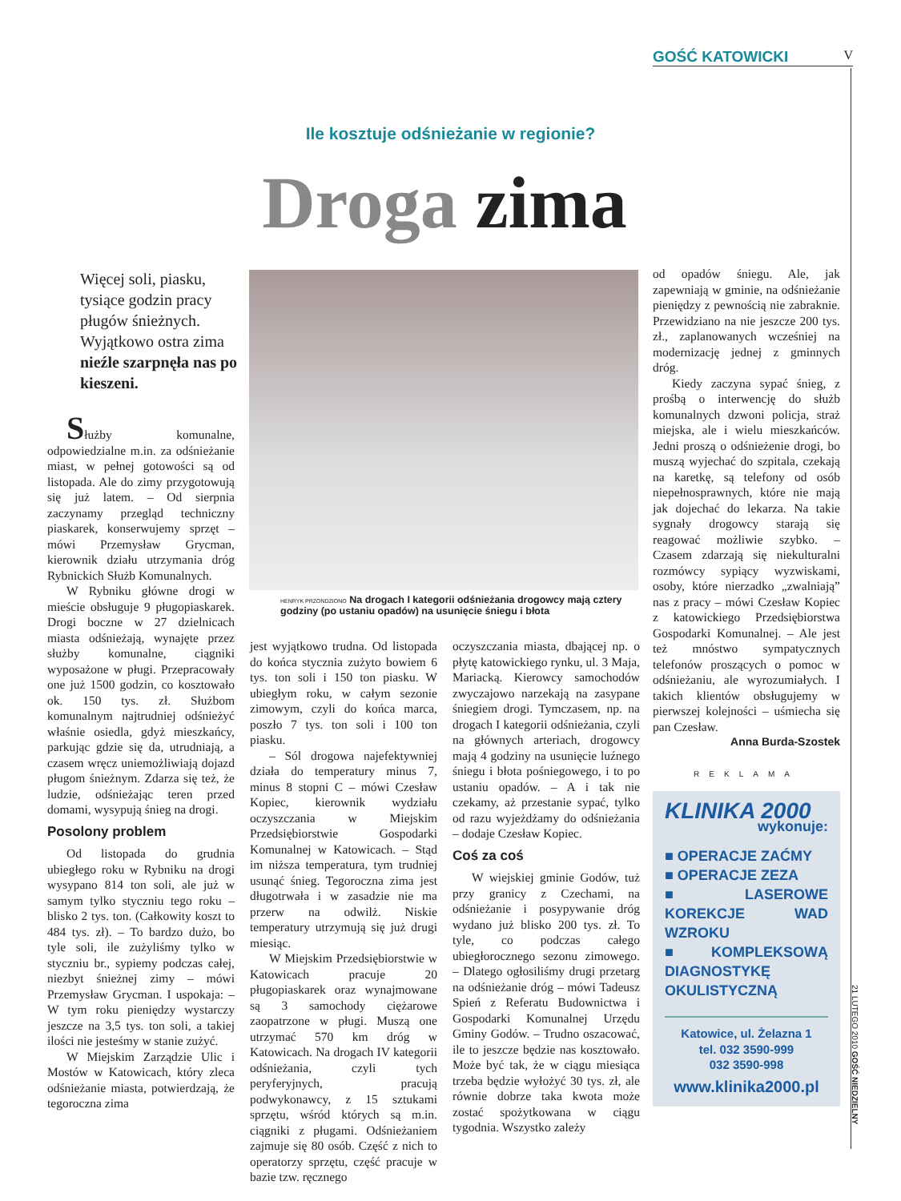GOŚĆ KATOWICKI V
Ile kosztuje odśnieżanie w regionie?
Droga zima
Więcej soli, piasku, tysiące godzin pracy pługów śnieżnych. Wyjątkowo ostra zima nieźle szarpnęła nas po kieszeni.
HENRYK PRZONDZIONO Na drogach I kategorii odśnieżania drogowcy mają cztery godziny (po ustaniu opadów) na usunięcie śniegu i błota
Służby komunalne, odpowiedzialne m.in. za odśnieżanie miast, w pełnej gotowości są od listopada. Ale do zimy przygotowują się już latem. – Od sierpnia zaczynamy przegląd techniczny piaskarek, konserwujemy sprzęt – mówi Przemysław Grycman, kierownik działu utrzymania dróg Rybnickich Służb Komunalnych.
W Rybniku główne drogi w mieście obsługuje 9 pługopiaskarek. Drogi boczne w 27 dzielnicach miasta odśnieżają, wynajęte przez służby komunalne, ciągniki wyposażone w pługi. Przepracowały one już 1500 godzin, co kosztowało ok. 150 tys. zł. Służbom komunalnym najtrudniej odśnieżyć właśnie osiedla, gdyż mieszkańcy, parkując gdzie się da, utrudniają, a czasem wręcz uniemożliwiają dojazd pługom śnieżnym. Zdarza się też, że ludzie, odśnieżając teren przed domami, wysypują śnieg na drogi.
Posolony problem
Od listopada do grudnia ubiegłego roku w Rybniku na drogi wysypano 814 ton soli, ale już w samym tylko styczniu tego roku – blisko 2 tys. ton. (Całkowity koszt to 484 tys. zł). – To bardzo dużo, bo tyle soli, ile zużyliśmy tylko w styczniu br., sypiemy podczas całej, niezbyt śnieżnej zimy – mówi Przemysław Grycman. I uspokaja: – W tym roku pieniędzy wystarczy jeszcze na 3,5 tys. ton soli, a takiej ilości nie jesteśmy w stanie zużyć.
W Miejskim Zarządzie Ulic i Mostów w Katowicach, który zleca odśnieżanie miasta, potwierdzają, że tegoroczna zima
jest wyjątkowo trudna. Od listopada do końca stycznia zużyto bowiem 6 tys. ton soli i 150 ton piasku. W ubiegłym roku, w całym sezonie zimowym, czyli do końca marca, poszło 7 tys. ton soli i 100 ton piasku.
– Sól drogowa najefektywniej działa do temperatury minus 7, minus 8 stopni C – mówi Czesław Kopiec, kierownik wydziału oczyszczania w Miejskim Przedsiębiorstwie Gospodarki Komunalnej w Katowicach. – Stąd im niższa temperatura, tym trudniej usunąć śnieg. Tegoroczna zima jest długotrwała i w zasadzie nie ma przerw na odwilż. Niskie temperatury utrzymują się już drugi miesiąc.
W Miejskim Przedsiębiorstwie w Katowicach pracuje 20 pługopiaskarek oraz wynajmowane są 3 samochody ciężarowe zaopatrzone w pługi. Muszą one utrzymać 570 km dróg w Katowicach. Na drogach IV kategorii odśnieżania, czyli tych peryferyjnych, pracują podwykonawcy, z 15 sztukami sprzętu, wśród których są m.in. ciągniki z pługami. Odśnieżaniem zajmuje się 80 osób. Część z nich to operatorzy sprzętu, część pracuje w bazie tzw. ręcznego
oczyszczania miasta, dbającej np. o płytę katowickiego rynku, ul. 3 Maja, Mariacką. Kierowcy samochodów zwyczajowo narzekają na zasypane śniegiem drogi. Tymczasem, np. na drogach I kategorii odśnieżania, czyli na głównych arteriach, drogowcy mają 4 godziny na usunięcie luźnego śniegu i błota pośniegowego, i to po ustaniu opadów. – A i tak nie czekamy, aż przestanie sypać, tylko od razu wyjeżdżamy do odśnieżania – dodaje Czesław Kopiec.
Coś za coś
W wiejskiej gminie Godów, tuż przy granicy z Czechami, na odśnieżanie i posypywanie dróg wydano już blisko 200 tys. zł. To tyle, co podczas całego ubiegłorocznego sezonu zimowego. – Dlatego ogłosiliśmy drugi przetarg na odśnieżanie dróg – mówi Tadeusz Spień z Referatu Budownictwa i Gospodarki Komunalnej Urzędu Gminy Godów. – Trudno oszacować, ile to jeszcze będzie nas kosztowało. Może być tak, że w ciągu miesiąca trzeba będzie wyłożyć 30 tys. zł, ale równie dobrze taka kwota może zostać spożytkowana w ciągu tygodnia. Wszystko zależy
od opadów śniegu. Ale, jak zapewniają w gminie, na odśnieżanie pieniędzy z pewnością nie zabraknie. Przewidziano na nie jeszcze 200 tys. zł., zaplanowanych wcześniej na modernizację jednej z gminnych dróg.
Kiedy zaczyna sypać śnieg, z prośbą o interwencję do służb komunalnych dzwoni policja, straż miejska, ale i wielu mieszkańców. Jedni proszą o odśnieżenie drogi, bo muszą wyjechać do szpitala, czekają na karetkę, są telefony od osób niepełnosprawnych, które nie mają jak dojechać do lekarza. Na takie sygnały drogowcy starają się reagować możliwie szybko. – Czasem zdarzają się niekulturalni rozmówcy sypiący wyzwiskami, osoby, które nierzadko „zwalniają” nas z pracy – mówi Czesław Kopiec z katowickiego Przedsiębiorstwa Gospodarki Komunalnej. – Ale jest też mnóstwo sympatycznych telefonów proszących o pomoc w odśnieżaniu, ale wyrozumiałych. I takich klientów obsługujemy w pierwszej kolejności – uśmiecha się pan Czesław.
Anna Burda-Szostek
REKLAMA
KLINIKA 2000
wykonuje:
■ OPERACJE ZAĆMY
■ OPERACJE ZEZA
■ LASEROWE KOREKCJE WAD WZROKU
■ KOMPLEKSOWĄ DIAGNOSTYKĘ OKULISTYCZNĄ
Katowice, ul. Żelazna 1
tel. 032 3590-999
032 3590-998
www.klinika2000.pl
21 LUTEGO 2010 GOŚĆ NIEDZIELNY